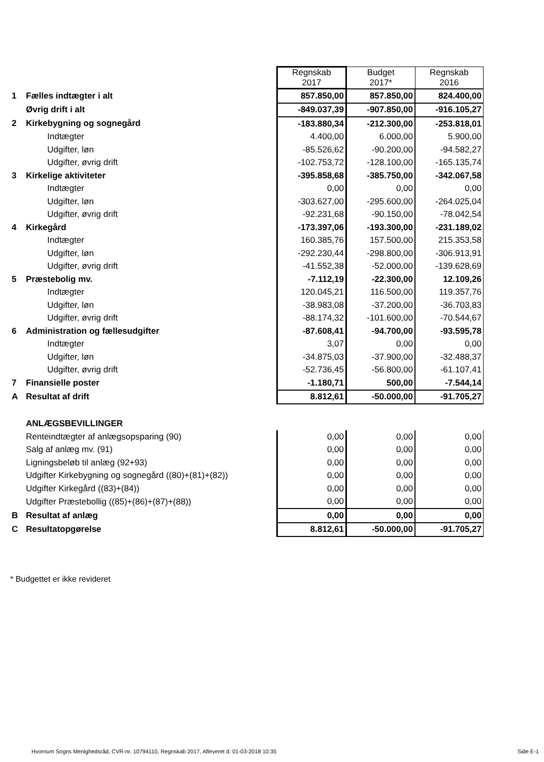| | | Regnskab 2017 | Budget 2017* | Regnskab 2016 |
| 1 | Fælles indtægter i alt | 857.850,00 | 857.850,00 | 824.400,00 |
| | Øvrig drift i alt | -849.037,39 | -907.850,00 | -916.105,27 |
| 2 | Kirkebygning og sognegård | -183.880,34 | -212.300,00 | -253.818,01 |
| | Indtægter | 4.400,00 | 6.000,00 | 5.900,00 |
| | Udgifter, løn | -85.526,62 | -90.200,00 | -94.582,27 |
| | Udgifter, øvrig drift | -102.753,72 | -128.100,00 | -165.135,74 |
| 3 | Kirkelige aktiviteter | -395.858,68 | -385.750,00 | -342.067,58 |
| | Indtægter | 0,00 | 0,00 | 0,00 |
| | Udgifter, løn | -303.627,00 | -295.600,00 | -264.025,04 |
| | Udgifter, øvrig drift | -92.231,68 | -90.150,00 | -78.042,54 |
| 4 | Kirkegård | -173.397,06 | -193.300,00 | -231.189,02 |
| | Indtægter | 160.385,76 | 157.500,00 | 215.353,58 |
| | Udgifter, løn | -292.230,44 | -298.800,00 | -306.913,91 |
| | Udgifter, øvrig drift | -41.552,38 | -52.000,00 | -139.628,69 |
| 5 | Præstebolig mv. | -7.112,19 | -22.300,00 | 12.109,26 |
| | Indtægter | 120.045,21 | 116.500,00 | 119.357,76 |
| | Udgifter, løn | -38.983,08 | -37.200,00 | -36.703,83 |
| | Udgifter, øvrig drift | -88.174,32 | -101.600,00 | -70.544,67 |
| 6 | Administration og fællesudgifter | -87.608,41 | -94.700,00 | -93.595,78 |
| | Indtægter | 3,07 | 0,00 | 0,00 |
| | Udgifter, løn | -34.875,03 | -37.900,00 | -32.488,37 |
| | Udgifter, øvrig drift | -52.736,45 | -56.800,00 | -61.107,41 |
| 7 | Finansielle poster | -1.180,71 | 500,00 | -7.544,14 |
| A | Resultat af drift | 8.812,61 | -50.000,00 | -91.705,27 |
| | ANLÆGSBEVILLINGER | | | |
| | Renteindtægter af anlægsopsparing (90) | 0,00 | 0,00 | 0,00 |
| | Salg af anlæg mv. (91) | 0,00 | 0,00 | 0,00 |
| | Ligningsbeløb til anlæg (92+93) | 0,00 | 0,00 | 0,00 |
| | Udgifter Kirkebygning og sognegård ((80)+(81)+(82)) | 0,00 | 0,00 | 0,00 |
| | Udgifter Kirkegård ((83)+(84)) | 0,00 | 0,00 | 0,00 |
| | Udgifter Præstebollig ((85)+(86)+(87)+(88)) | 0,00 | 0,00 | 0,00 |
| B | Resultat af anlæg | 0,00 | 0,00 | 0,00 |
| C | Resultatopgørelse | 8.812,61 | -50.000,00 | -91.705,27 |
* Budgettet er ikke revideret
Hvornum Sogns Menighedsråd, CVR-nr. 10794110, Regnskab 2017, Afleveret d. 01-03-2018 10:35 Side E-1